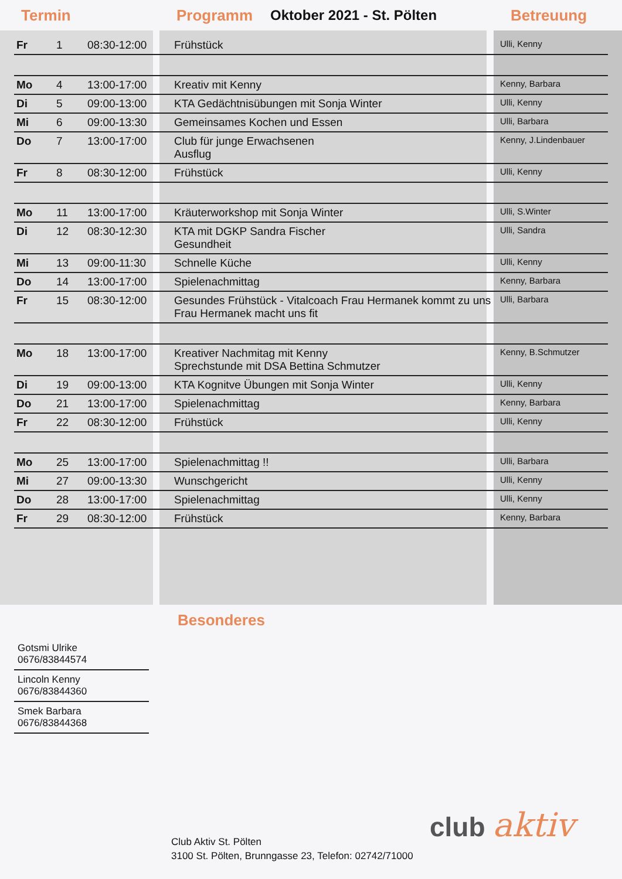Termin Programm Oktober 2021 - St. Pölten Betreuung
| Fr | 1 | 08:30-12:00 | Frühstück | Ulli, Kenny |
| Mo | 4 | 13:00-17:00 | Kreativ mit Kenny | Kenny, Barbara |
| Di | 5 | 09:00-13:00 | KTA Gedächtnisübungen mit Sonja Winter | Ulli, Kenny |
| Mi | 6 | 09:00-13:30 | Gemeinsames Kochen und Essen | Ulli, Barbara |
| Do | 7 | 13:00-17:00 | Club für junge Erwachsenen Ausflug | Kenny, J.Lindenbauer |
| Fr | 8 | 08:30-12:00 | Frühstück | Ulli, Kenny |
| Mo | 11 | 13:00-17:00 | Kräuterworkshop mit Sonja Winter | Ulli, S.Winter |
| Di | 12 | 08:30-12:30 | KTA mit DGKP Sandra Fischer Gesundheit | Ulli, Sandra |
| Mi | 13 | 09:00-11:30 | Schnelle Küche | Ulli, Kenny |
| Do | 14 | 13:00-17:00 | Spielenachmittag | Kenny, Barbara |
| Fr | 15 | 08:30-12:00 | Gesundes Frühstück - Vitalcoach Frau Hermanek kommt zu uns Frau Hermanek macht uns fit | Ulli, Barbara |
| Mo | 18 | 13:00-17:00 | Kreativer Nachmitag mit Kenny Sprechstunde mit DSA Bettina Schmutzer | Kenny, B.Schmutzer |
| Di | 19 | 09:00-13:00 | KTA Kognitve Übungen mit Sonja Winter | Ulli, Kenny |
| Do | 21 | 13:00-17:00 | Spielenachmittag | Kenny, Barbara |
| Fr | 22 | 08:30-12:00 | Frühstück | Ulli, Kenny |
| Mo | 25 | 13:00-17:00 | Spielenachmittag !! | Ulli, Barbara |
| Mi | 27 | 09:00-13:30 | Wunschgericht | Ulli, Kenny |
| Do | 28 | 13:00-17:00 | Spielenachmittag | Ulli, Kenny |
| Fr | 29 | 08:30-12:00 | Frühstück | Kenny, Barbara |
Besonderes
Gotsmi Ulrike
0676/83844574
Lincoln Kenny
0676/83844360
Smek Barbara
0676/83844368
Club Aktiv St. Pölten
3100 St. Pölten, Brunngasse 23, Telefon: 02742/71000
club aktiv